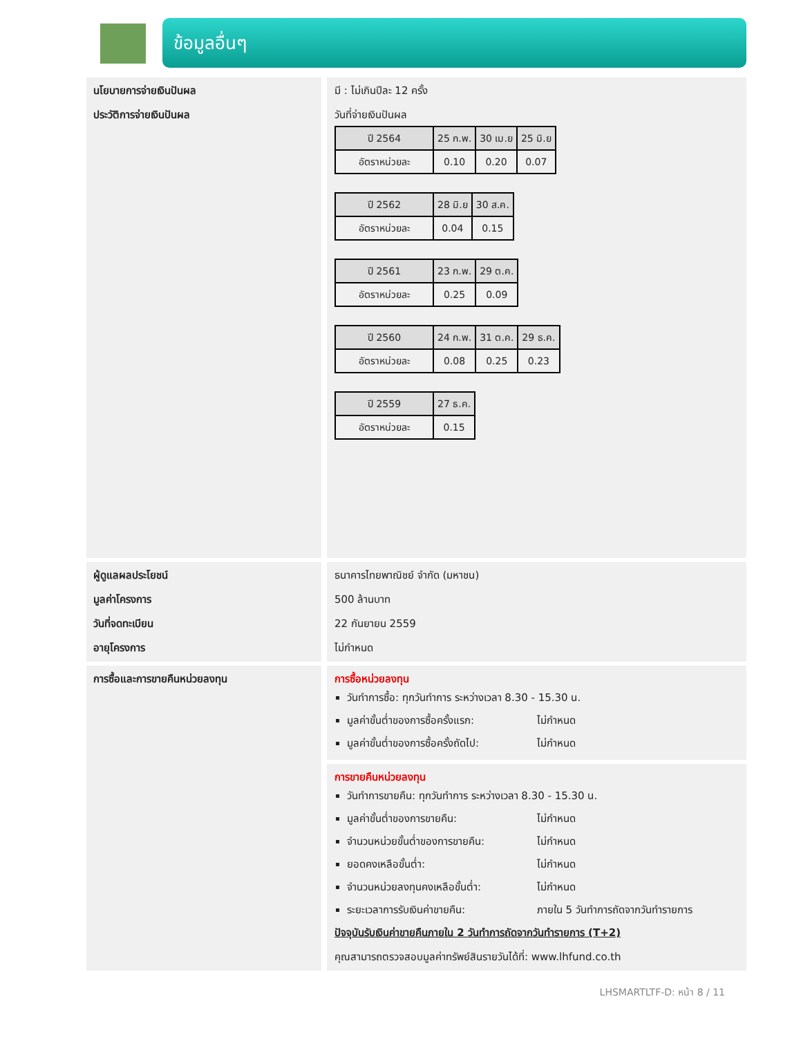ข้อมูลอื่นๆ
นโยบายการจ่ายเงินปันผล
ประวัติการจ่ายเงินปันผล
มี : ไม่เกินปีละ 12 ครั้ง
วันที่จ่ายเงินปันผล
| ปี 2564 | 25 ก.พ. | 30 เม.ย | 25 มิ.ย |
| อัตราหน่วยละ | 0.10 | 0.20 | 0.07 |
| ปี 2562 | 28 มิ.ย | 30 ส.ค. |
| อัตราหน่วยละ | 0.04 | 0.15 |
| ปี 2561 | 23 ก.พ. | 29 ต.ค. |
| อัตราหน่วยละ | 0.25 | 0.09 |
| ปี 2560 | 24 ก.พ. | 31 ต.ค. | 29 ธ.ค. |
| อัตราหน่วยละ | 0.08 | 0.25 | 0.23 |
| ปี 2559 | 27 ธ.ค. |
| อัตราหน่วยละ | 0.15 |
ผู้ดูแลผลประโยชน์
มูลค่าโครงการ
วันที่จดทะเบียน
อายุโครงการ
ธนาคารไทยพาณิชย์ จำกัด (มหาชน)
500 ล้านบาท
22 กันยายน 2559
ไม่กำหนด
การซื้อและการขายคืนหน่วยลงทุน การซื้อหน่วยลงทุน
วันทำการซื้อ: ทุกวันทำการ ระหว่างเวลา 8.30 - 15.30 น.
มูลค่าขั้นต่ำของการซื้อครั้งแรก: ไม่กำหนด
มูลค่าขั้นต่ำของการซื้อครั้งถัดไป: ไม่กำหนด
การขายคืนหน่วยลงทุน
วันทำการขายคืน: ทุกวันทำการ ระหว่างเวลา 8.30 - 15.30 น.
มูลค่าขั้นต่ำของการขายคืน: ไม่กำหนด
จำนวนหน่วยขั้นต่ำของการขายคืน: ไม่กำหนด
ยอดคงเหลือขั้นต่ำ: ไม่กำหนด
จำนวนหน่วยลงทุนคงเหลือขั้นต่ำ: ไม่กำหนด
ระยะเวลาการรับเงินค่าขายคืน: ภายใน 5 วันทำการถัดจากวันทำรายการ
ปัจจุบันรับเงินค่าขายคืนภายใน 2 วันทำการถัดจากวันทำรายการ (T+2)
คุณสามารถตรวจสอบมูลค่าทรัพย์สินรายวันได้ที่: www.lhfund.co.th
LHSMARTLTF-D: หน้า 8 / 11